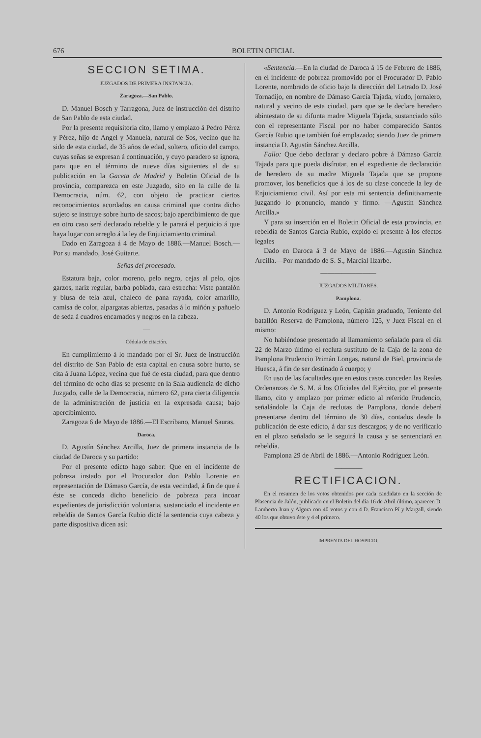676 BOLETIN OFICIAL
SECCION SETIMA.
JUZGADOS DE PRIMERA INSTANCIA.
Zaragoza.—San Pablo.
D. Manuel Bosch y Tarragona, Juez de instrucción del distrito de San Pablo de esta ciudad.
Por la presente requisitoria cito, llamo y emplazo á Pedro Pérez y Pérez, hijo de Angel y Manuela, natural de Sos, vecino que ha sido de esta ciudad, de 35 años de edad, soltero, oficio del campo, cuyas señas se expresan á continuación, y cuyo paradero se ignora, para que en el término de nueve días siguientes al de su publicación en la Gaceta de Madrid y Boletin Oficial de la provincia, comparezca en este Juzgado, sito en la calle de la Democracia, núm. 62, con objeto de practicar ciertos reconocimientos acordados en causa criminal que contra dicho sujeto se instruye sobre hurto de sacos; bajo apercibimiento de que en otro caso será declarado rebelde y le parará el perjuicio á que haya lugar con arreglo á la ley de Enjuiciamiento criminal.
Dado en Zaragoza á 4 de Mayo de 1886.—Manuel Bosch.—Por su mandado, José Guitarte.
Señas del procesado.
Estatura baja, color moreno, pelo negro, cejas al pelo, ojos garzos, nariz regular, barba poblada, cara estrecha: Viste pantalón y blusa de tela azul, chaleco de pana rayada, color amarillo, camisa de color, alpargatas abiertas, pasadas á lo miñón y pañuelo de seda á cuadros encarnados y negros en la cabeza.
—
Cédula de citación.
En cumplimiento á lo mandado por el Sr. Juez de instrucción del distrito de San Pablo de esta capital en causa sobre hurto, se cita á Juana López, vecina que fué de esta ciudad, para que dentro del término de ocho días se presente en la Sala audiencia de dicho Juzgado, calle de la Democracia, número 62, para cierta diligencia de la administración de justicia en la expresada causa; bajo apercibimiento.
Zaragoza 6 de Mayo de 1886.—El Escribano, Manuel Sauras.
Daroca.
D. Agustín Sánchez Arcilla, Juez de primera instancia de la ciudad de Daroca y su partido:
Por el presente edicto hago saber: Que en el incidente de pobreza instado por el Procurador don Pablo Lorente en representación de Dámaso García, de esta vecindad, á fin de que á éste se conceda dicho beneficio de pobreza para incoar expedientes de jurisdicción voluntaria, sustanciado el incidente en rebeldía de Santos García Rubio dicté la sentencia cuya cabeza y parte dispositiva dicen así:
«Sentencia.—En la ciudad de Daroca á 15 de Febrero de 1886, en el incidente de pobreza promovido por el Procurador D. Pablo Lorente, nombrado de oficio bajo la dirección del Letrado D. José Tornadijo, en nombre de Dámaso García Tajada, viudo, jornalero, natural y vecino de esta ciudad, para que se le declare heredero abintestato de su difunta madre Miguela Tajada, sustanciado sólo con el representante Fiscal por no haber comparecido Santos García Rubio que también fué emplazado; siendo Juez de primera instancia D. Agustín Sánchez Arcilla.
Fallo: Que debo declarar y declaro pobre á Dámaso García Tajada para que pueda disfrutar, en el expediente de declaración de heredero de su madre Miguela Tajada que se propone promover, los beneficios que á los de su clase concede la ley de Enjuiciamiento civil. Así por esta mi sentencia definitivamente juzgando lo pronuncio, mando y firmo. —Agustín Sánchez Arcilla.»
Y para su inserción en el Boletin Oficial de esta provincia, en rebeldía de Santos García Rubio, expido el presente á los efectos legales
Dado en Daroca á 3 de Mayo de 1886.—Agustín Sánchez Arcilla.—Por mandado de S. S., Marcial Ilzarbe.
————————
JUZGADOS MILITARES.
Pamplona.
D. Antonio Rodríguez y León, Capitán graduado, Teniente del batallón Reserva de Pamplona, número 125, y Juez Fiscal en el mismo:
No habiéndose presentado al llamamiento señalado para el día 22 de Marzo último el recluta sustituto de la Caja de la zona de Pamplona Prudencio Primán Longas, natural de Biel, provincia de Huesca, á fin de ser destinado á cuerpo; y
En uso de las facultades que en estos casos conceden las Reales Ordenanzas de S. M. á los Oficiales del Ejército, por el presente llamo, cito y emplazo por primer edicto al referido Prudencio, señalándole la Caja de reclutas de Pamplona, donde deberá presentarse dentro del término de 30 días, contados desde la publicación de este edicto, á dar sus descargos; y de no verificarlo en el plazo señalado se le seguirá la causa y se sentenciará en rebeldía.
Pamplona 29 de Abril de 1886.—Antonio Rodríguez León.
————
RECTIFICACION.
En el resumen de los votos obtenidos por cada candidato en la sección de Plasencia de Jalón, publicado en el Boletin del día 16 de Abril último, aparecen D. Lamberto Juan y Algora con 40 votos y con 4 D. Francisco Pí y Margall, siendo 40 los que obtuvo éste y 4 el primero.
IMPRENTA DEL HOSPICIO.